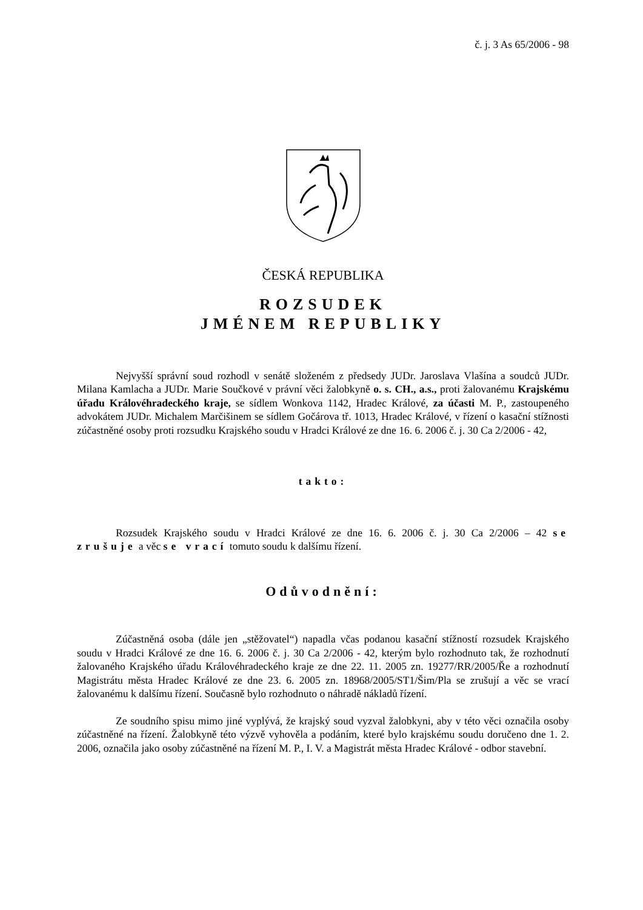č. j. 3 As 65/2006 - 98
ČESKÁ REPUBLIKA
ROZSUDEK
JMÉNEM REPUBLIKY
Nejvyšší správní soud rozhodl v senátě složeném z předsedy JUDr. Jaroslava Vlašína a soudců JUDr. Milana Kamlacha a JUDr. Marie Součkové v právní věci žalobkyně o. s. CH., a.s., proti žalovanému Krajskému úřadu Královéhradeckého kraje, se sídlem Wonkova 1142, Hradec Králové, za účasti M. P., zastoupeného advokátem JUDr. Michalem Marčišinem se sídlem Gočárova tř. 1013, Hradec Králové, v řízení o kasační stížnosti zúčastněné osoby proti rozsudku Krajského soudu v Hradci Králové ze dne 16. 6. 2006 č. j. 30 Ca 2/2006 - 42,
takto:
Rozsudek Krajského soudu v Hradci Králové ze dne 16. 6. 2006 č. j. 30 Ca 2/2006 – 42 se zrušuje a věc se vrací tomuto soudu k dalšímu řízení.
Odůvodnění:
Zúčastněná osoba (dále jen „stěžovatel“) napadla včas podanou kasační stížností rozsudek Krajského soudu v Hradci Králové ze dne 16. 6. 2006 č. j. 30 Ca 2/2006 - 42, kterým bylo rozhodnuto tak, že rozhodnutí žalovaného Krajského úřadu Královéhradeckého kraje ze dne 22. 11. 2005 zn. 19277/RR/2005/Ře a rozhodnutí Magistrátu města Hradec Králové ze dne 23. 6. 2005 zn. 18968/2005/ST1/Šim/Pla se zrušují a věc se vrací žalovanému k dalšímu řízení. Současně bylo rozhodnuto o náhradě nákladů řízení.
Ze soudního spisu mimo jiné vyplývá, že krajský soud vyzval žalobkyni, aby v této věci označila osoby zúčastněné na řízení. Žalobkyně této výzvě vyhověla a podáním, které bylo krajskému soudu doručeno dne 1. 2. 2006, označila jako osoby zúčastněné na řízení M. P., I. V. a Magistrát města Hradec Králové - odbor stavební.